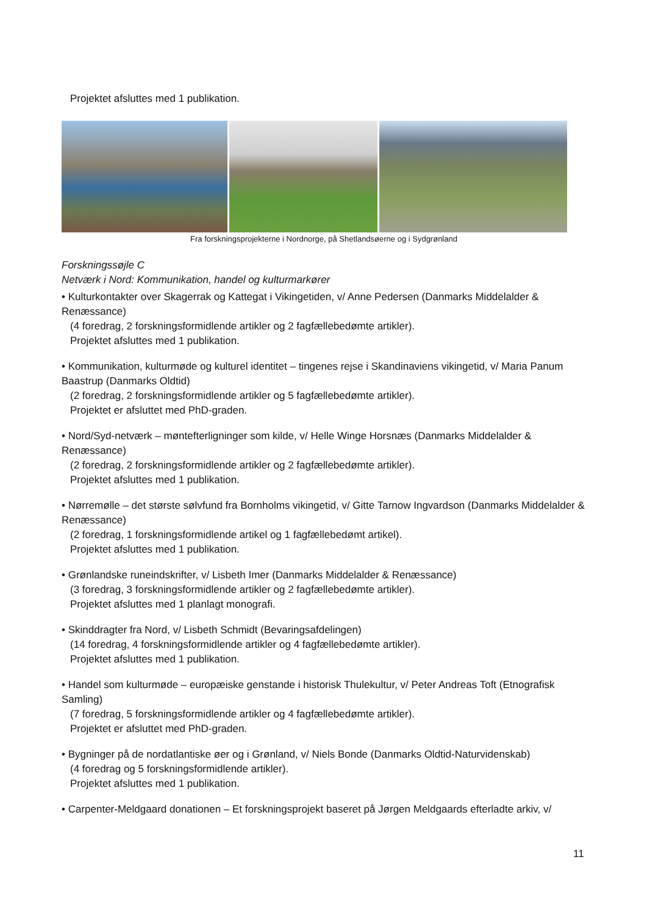Projektet afsluttes med 1 publikation.
Fra forskningsprojekterne i Nordnorge, på Shetlandsøerne og i Sydgrønland
Forskningssøjle C
Netværk i Nord: Kommunikation, handel og kulturmarkører
• Kulturkontakter over Skagerrak og Kattegat i Vikingetiden, v/ Anne Pedersen (Danmarks Middelalder & Renæssance)
(4 foredrag, 2 forskningsformidlende artikler og 2 fagfællebedømte artikler).
Projektet afsluttes med 1 publikation.
• Kommunikation, kulturmøde og kulturel identitet – tingenes rejse i Skandinaviens vikingetid, v/ Maria Panum Baastrup (Danmarks Oldtid)
(2 foredrag, 2 forskningsformidlende artikler og 5 fagfællebedømte artikler).
Projektet er afsluttet med PhD-graden.
• Nord/Syd-netværk – møntefterligninger som kilde, v/ Helle Winge Horsnæs (Danmarks Middelalder & Renæssance)
(2 foredrag, 2 forskningsformidlende artikler og 2 fagfællebedømte artikler).
Projektet afsluttes med 1 publikation.
• Nørremølle – det største sølvfund fra Bornholms vikingetid, v/ Gitte Tarnow Ingvardson (Danmarks Middelalder & Renæssance)
(2 foredrag, 1 forskningsformidlende artikel og 1 fagfællebedømt artikel).
Projektet afsluttes med 1 publikation.
• Grønlandske runeindskrifter, v/ Lisbeth Imer (Danmarks Middelalder & Renæssance)
(3 foredrag, 3 forskningsformidlende artikler og 2 fagfællebedømte artikler).
Projektet afsluttes med 1 planlagt monografi.
• Skinddragter fra Nord, v/ Lisbeth Schmidt (Bevaringsafdelingen)
(14 foredrag, 4 forskningsformidlende artikler og 4 fagfællebedømte artikler).
Projektet afsluttes med 1 publikation.
• Handel som kulturmøde – europæiske genstande i historisk Thulekultur, v/ Peter Andreas Toft (Etnografisk Samling)
(7 foredrag, 5 forskningsformidlende artikler og 4 fagfællebedømte artikler).
Projektet er afsluttet med PhD-graden.
• Bygninger på de nordatlantiske øer og i Grønland, v/ Niels Bonde (Danmarks Oldtid-Naturvidenskab)
(4 foredrag og 5 forskningsformidlende artikler).
Projektet afsluttes med 1 publikation.
• Carpenter-Meldgaard donationen – Et forskningsprojekt baseret på Jørgen Meldgaards efterladte arkiv, v/
11